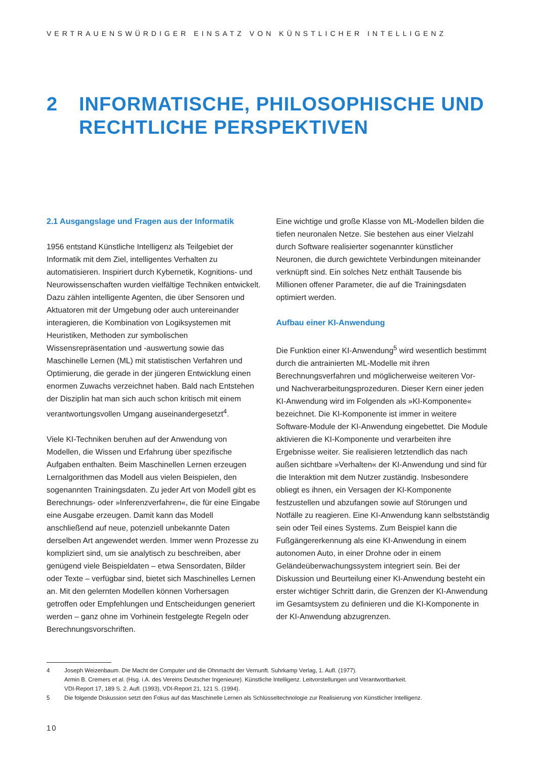VERTRAUENSWÜRDIGER EINSATZ VON KÜNSTLICHER INTELLIGENZ
2 INFORMATISCHE, PHILOSOPHISCHE UND RECHTLICHE PERSPEKTIVEN
2.1 Ausgangslage und Fragen aus der Informatik
1956 entstand Künstliche Intelligenz als Teilgebiet der Informatik mit dem Ziel, intelligentes Verhalten zu automatisieren. Inspiriert durch Kybernetik, Kognitions- und Neurowissenschaften wurden vielfältige Techniken entwickelt. Dazu zählen intelligente Agenten, die über Sensoren und Aktuatoren mit der Umgebung oder auch untereinander interagieren, die Kombination von Logiksystemen mit Heuristiken, Methoden zur symbolischen Wissensrepräsentation und -auswertung sowie das Maschinelle Lernen (ML) mit statistischen Verfahren und Optimierung, die gerade in der jüngeren Entwicklung einen enormen Zuwachs verzeichnet haben. Bald nach Entstehen der Disziplin hat man sich auch schon kritisch mit einem verantwortungsvollen Umgang auseinandergesetzt<sup>4</sup>.
Viele KI-Techniken beruhen auf der Anwendung von Modellen, die Wissen und Erfahrung über spezifische Aufgaben enthalten. Beim Maschinellen Lernen erzeugen Lernalgorithmen das Modell aus vielen Beispielen, den sogenannten Trainingsdaten. Zu jeder Art von Modell gibt es Berechnungs- oder »Inferenzverfahren«, die für eine Eingabe eine Ausgabe erzeugen. Damit kann das Modell anschließend auf neue, potenziell unbekannte Daten derselben Art angewendet werden. Immer wenn Prozesse zu kompliziert sind, um sie analytisch zu beschreiben, aber genügend viele Beispieldaten – etwa Sensordaten, Bilder oder Texte – verfügbar sind, bietet sich Maschinelles Lernen an. Mit den gelernten Modellen können Vorhersagen getroffen oder Empfehlungen und Entscheidungen generiert werden – ganz ohne im Vorhinein festgelegte Regeln oder Berechnungsvorschriften.
Eine wichtige und große Klasse von ML-Modellen bilden die tiefen neuronalen Netze. Sie bestehen aus einer Vielzahl durch Software realisierter sogenannter künstlicher Neuronen, die durch gewichtete Verbindungen miteinander verknüpft sind. Ein solches Netz enthält Tausende bis Millionen offener Parameter, die auf die Trainingsdaten optimiert werden.
Aufbau einer KI-Anwendung
Die Funktion einer KI-Anwendung<sup>5</sup> wird wesentlich bestimmt durch die antrainierten ML-Modelle mit ihren Berechnungsverfahren und möglicherweise weiteren Vor- und Nachverarbeitungsprozeduren. Dieser Kern einer jeden KI-Anwendung wird im Folgenden als »KI-Komponente« bezeichnet. Die KI-Komponente ist immer in weitere Software-Module der KI-Anwendung eingebettet. Die Module aktivieren die KI-Komponente und verarbeiten ihre Ergebnisse weiter. Sie realisieren letztendlich das nach außen sichtbare »Verhalten« der KI-Anwendung und sind für die Interaktion mit dem Nutzer zuständig. Insbesondere obliegt es ihnen, ein Versagen der KI-Komponente festzustellen und abzufangen sowie auf Störungen und Notfälle zu reagieren. Eine KI-Anwendung kann selbstständig sein oder Teil eines Systems. Zum Beispiel kann die Fußgängererkennung als eine KI-Anwendung in einem autonomen Auto, in einer Drohne oder in einem Geländeüberwachungssystem integriert sein. Bei der Diskussion und Beurteilung einer KI-Anwendung besteht ein erster wichtiger Schritt darin, die Grenzen der KI-Anwendung im Gesamtsystem zu definieren und die KI-Komponente in der KI-Anwendung abzugrenzen.
4 Joseph Weizenbaum. Die Macht der Computer und die Ohnmacht der Vernunft. Suhrkamp Verlag, 1. Aufl. (1977).
Armin B. Cremers et al. (Hsg. i.A. des Vereins Deutscher Ingenieure). Künstliche Intelligenz. Leitvorstellungen und Verantwortbarkeit.
VDI-Report 17, 189 S. 2. Aufl. (1993), VDI-Report 21, 121 S. (1994).
5 Die folgende Diskussion setzt den Fokus auf das Maschinelle Lernen als Schlüsseltechnologie zur Realisierung von Künstlicher Intelligenz.
10